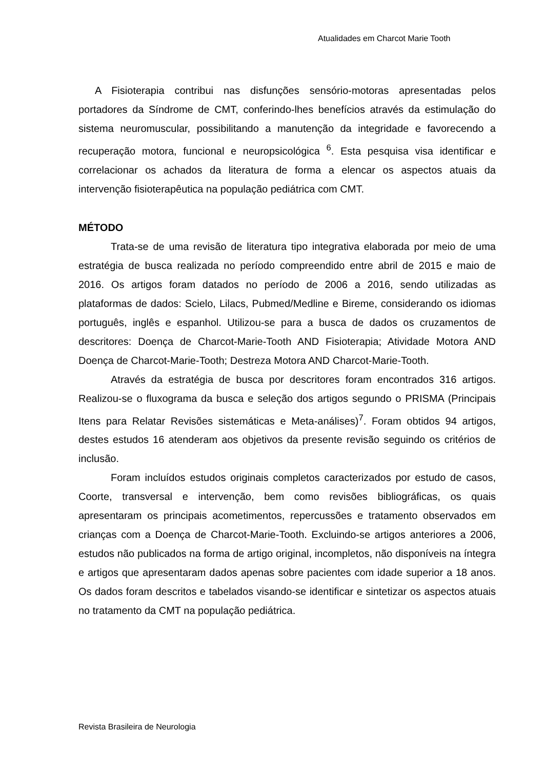Atualidades em Charcot Marie Tooth
A Fisioterapia contribui nas disfunções sensório-motoras apresentadas pelos portadores da Síndrome de CMT, conferindo-lhes benefícios através da estimulação do sistema neuromuscular, possibilitando a manutenção da integridade e favorecendo a recuperação motora, funcional e neuropsicológica <sup>6</sup>. Esta pesquisa visa identificar e correlacionar os achados da literatura de forma a elencar os aspectos atuais da intervenção fisioterapêutica na população pediátrica com CMT.
MÉTODO
Trata-se de uma revisão de literatura tipo integrativa elaborada por meio de uma estratégia de busca realizada no período compreendido entre abril de 2015 e maio de 2016. Os artigos foram datados no período de 2006 a 2016, sendo utilizadas as plataformas de dados: Scielo, Lilacs, Pubmed/Medline e Bireme, considerando os idiomas português, inglês e espanhol. Utilizou-se para a busca de dados os cruzamentos de descritores: Doença de Charcot-Marie-Tooth AND Fisioterapia; Atividade Motora AND Doença de Charcot-Marie-Tooth; Destreza Motora AND Charcot-Marie-Tooth.
Através da estratégia de busca por descritores foram encontrados 316 artigos. Realizou-se o fluxograma da busca e seleção dos artigos segundo o PRISMA (Principais Itens para Relatar Revisões sistemáticas e Meta-análises)<sup>7</sup>. Foram obtidos 94 artigos, destes estudos 16 atenderam aos objetivos da presente revisão seguindo os critérios de inclusão.
Foram incluídos estudos originais completos caracterizados por estudo de casos, Coorte, transversal e intervenção, bem como revisões bibliográficas, os quais apresentaram os principais acometimentos, repercussões e tratamento observados em crianças com a Doença de Charcot-Marie-Tooth. Excluindo-se artigos anteriores a 2006, estudos não publicados na forma de artigo original, incompletos, não disponíveis na íntegra e artigos que apresentaram dados apenas sobre pacientes com idade superior a 18 anos. Os dados foram descritos e tabelados visando-se identificar e sintetizar os aspectos atuais no tratamento da CMT na população pediátrica.
Revista Brasileira de Neurologia